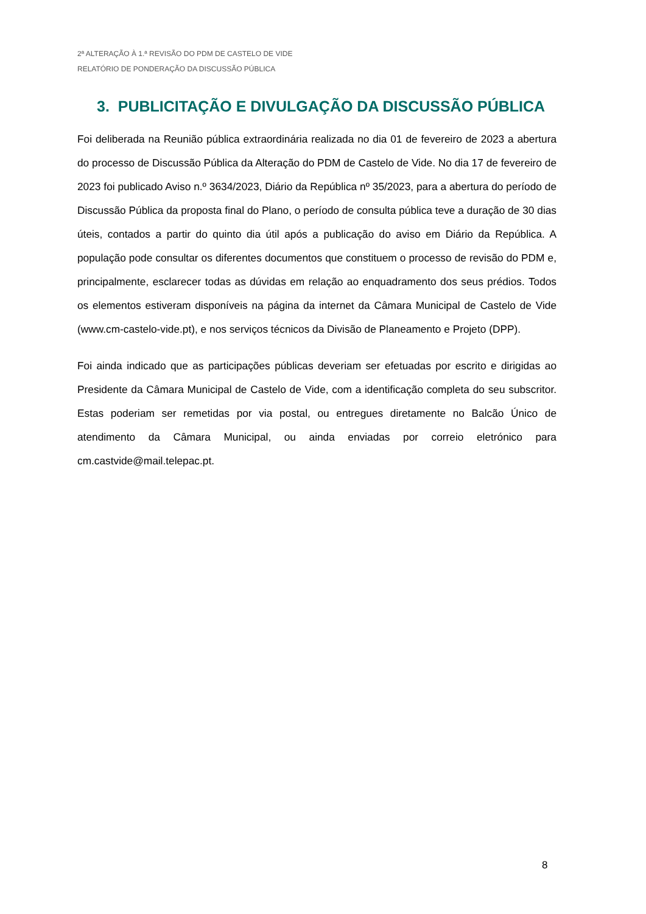2ª ALTERAÇÃO À 1.ª REVISÃO DO PDM DE CASTELO DE VIDE
RELATÓRIO DE PONDERAÇÃO DA DISCUSSÃO PÚBLICA
3. PUBLICITAÇÃO E DIVULGAÇÃO DA DISCUSSÃO PÚBLICA
Foi deliberada na Reunião pública extraordinária realizada no dia 01 de fevereiro de 2023 a abertura do processo de Discussão Pública da Alteração do PDM de Castelo de Vide. No dia 17 de fevereiro de 2023 foi publicado Aviso n.º 3634/2023, Diário da República nº 35/2023, para a abertura do período de Discussão Pública da proposta final do Plano, o período de consulta pública teve a duração de 30 dias úteis, contados a partir do quinto dia útil após a publicação do aviso em Diário da República. A população pode consultar os diferentes documentos que constituem o processo de revisão do PDM e, principalmente, esclarecer todas as dúvidas em relação ao enquadramento dos seus prédios. Todos os elementos estiveram disponíveis na página da internet da Câmara Municipal de Castelo de Vide (www.cm-castelo-vide.pt), e nos serviços técnicos da Divisão de Planeamento e Projeto (DPP).
Foi ainda indicado que as participações públicas deveriam ser efetuadas por escrito e dirigidas ao Presidente da Câmara Municipal de Castelo de Vide, com a identificação completa do seu subscritor. Estas poderiam ser remetidas por via postal, ou entregues diretamente no Balcão Único de atendimento da Câmara Municipal, ou ainda enviadas por correio eletrónico para cm.castvide@mail.telepac.pt.
8